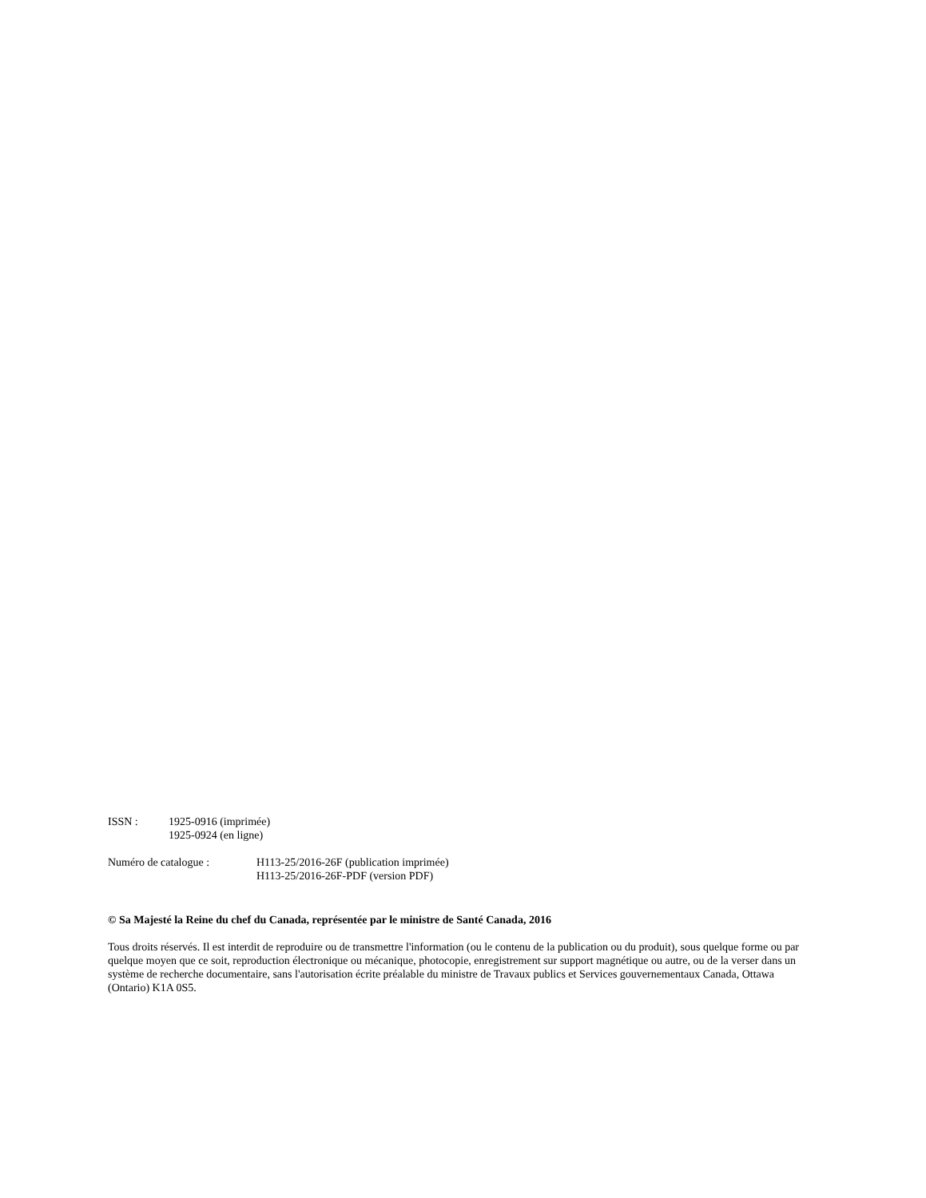ISSN : 1925-0916 (imprimée)
1925-0924 (en ligne)
Numéro de catalogue : H113-25/2016-26F (publication imprimée)
H113-25/2016-26F-PDF (version PDF)
© Sa Majesté la Reine du chef du Canada, représentée par le ministre de Santé Canada, 2016
Tous droits réservés. Il est interdit de reproduire ou de transmettre l'information (ou le contenu de la publication ou du produit), sous quelque forme ou par quelque moyen que ce soit, reproduction électronique ou mécanique, photocopie, enregistrement sur support magnétique ou autre, ou de la verser dans un système de recherche documentaire, sans l'autorisation écrite préalable du ministre de Travaux publics et Services gouvernementaux Canada, Ottawa (Ontario) K1A 0S5.